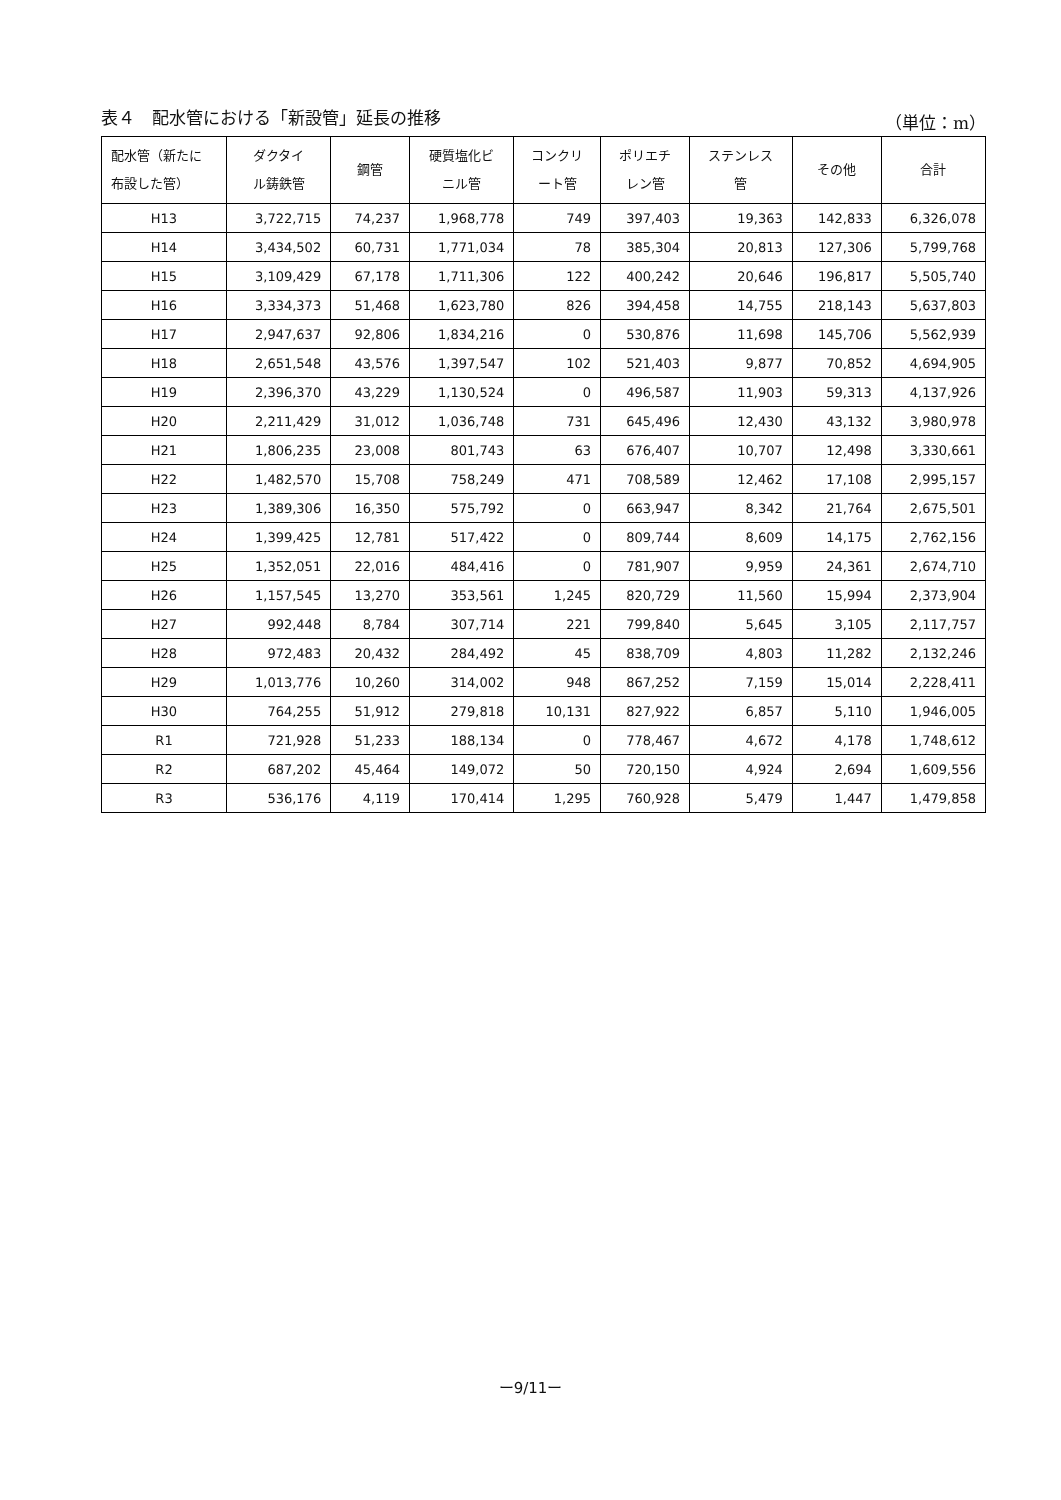表４　配水管における「新設管」延長の推移 （単位：m）
| 配水管（新たに 布設した管） | ダクタイ ル鋳鉄管 | 鋼管 | 硬質塩化ビ ニル管 | コンクリ ート管 | ポリエチ レン管 | ステンレス 管 | その他 | 合計 |
| --- | --- | --- | --- | --- | --- | --- | --- | --- |
| H13 | 3,722,715 | 74,237 | 1,968,778 | 749 | 397,403 | 19,363 | 142,833 | 6,326,078 |
| H14 | 3,434,502 | 60,731 | 1,771,034 | 78 | 385,304 | 20,813 | 127,306 | 5,799,768 |
| H15 | 3,109,429 | 67,178 | 1,711,306 | 122 | 400,242 | 20,646 | 196,817 | 5,505,740 |
| H16 | 3,334,373 | 51,468 | 1,623,780 | 826 | 394,458 | 14,755 | 218,143 | 5,637,803 |
| H17 | 2,947,637 | 92,806 | 1,834,216 | 0 | 530,876 | 11,698 | 145,706 | 5,562,939 |
| H18 | 2,651,548 | 43,576 | 1,397,547 | 102 | 521,403 | 9,877 | 70,852 | 4,694,905 |
| H19 | 2,396,370 | 43,229 | 1,130,524 | 0 | 496,587 | 11,903 | 59,313 | 4,137,926 |
| H20 | 2,211,429 | 31,012 | 1,036,748 | 731 | 645,496 | 12,430 | 43,132 | 3,980,978 |
| H21 | 1,806,235 | 23,008 | 801,743 | 63 | 676,407 | 10,707 | 12,498 | 3,330,661 |
| H22 | 1,482,570 | 15,708 | 758,249 | 471 | 708,589 | 12,462 | 17,108 | 2,995,157 |
| H23 | 1,389,306 | 16,350 | 575,792 | 0 | 663,947 | 8,342 | 21,764 | 2,675,501 |
| H24 | 1,399,425 | 12,781 | 517,422 | 0 | 809,744 | 8,609 | 14,175 | 2,762,156 |
| H25 | 1,352,051 | 22,016 | 484,416 | 0 | 781,907 | 9,959 | 24,361 | 2,674,710 |
| H26 | 1,157,545 | 13,270 | 353,561 | 1,245 | 820,729 | 11,560 | 15,994 | 2,373,904 |
| H27 | 992,448 | 8,784 | 307,714 | 221 | 799,840 | 5,645 | 3,105 | 2,117,757 |
| H28 | 972,483 | 20,432 | 284,492 | 45 | 838,709 | 4,803 | 11,282 | 2,132,246 |
| H29 | 1,013,776 | 10,260 | 314,002 | 948 | 867,252 | 7,159 | 15,014 | 2,228,411 |
| H30 | 764,255 | 51,912 | 279,818 | 10,131 | 827,922 | 6,857 | 5,110 | 1,946,005 |
| R1 | 721,928 | 51,233 | 188,134 | 0 | 778,467 | 4,672 | 4,178 | 1,748,612 |
| R2 | 687,202 | 45,464 | 149,072 | 50 | 720,150 | 4,924 | 2,694 | 1,609,556 |
| R3 | 536,176 | 4,119 | 170,414 | 1,295 | 760,928 | 5,479 | 1,447 | 1,479,858 |
ー9/11ー